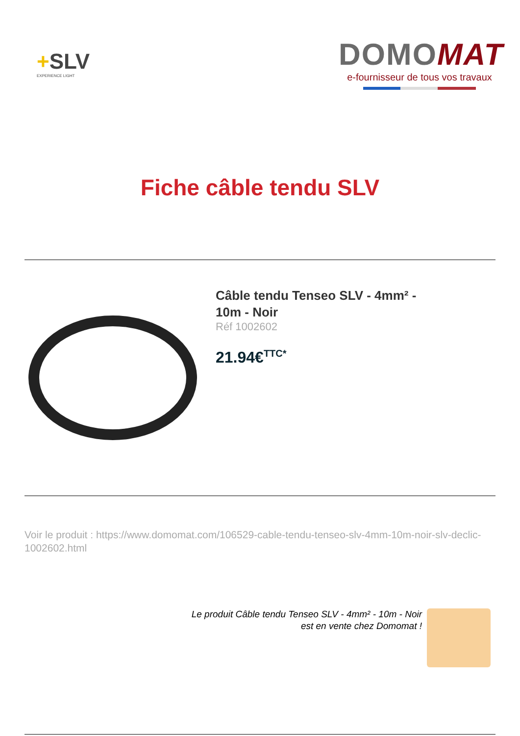+SLV
EXPERIENCE LIGHT
DOMOMAT
e-fournisseur de tous vos travaux
Fiche câble tendu SLV
Câble tendu Tenseo SLV - 4mm² -
10m - Noir
Réf 1002602
21.94€<sup>TTC*</sup>
Voir le produit : https://www.domomat.com/106529-cable-tendu-tenseo-slv-4mm-10m-noir-slv-declic-1002602.html
Le produit Câble tendu Tenseo SLV - 4mm² - 10m - Noir
est en vente chez Domomat !